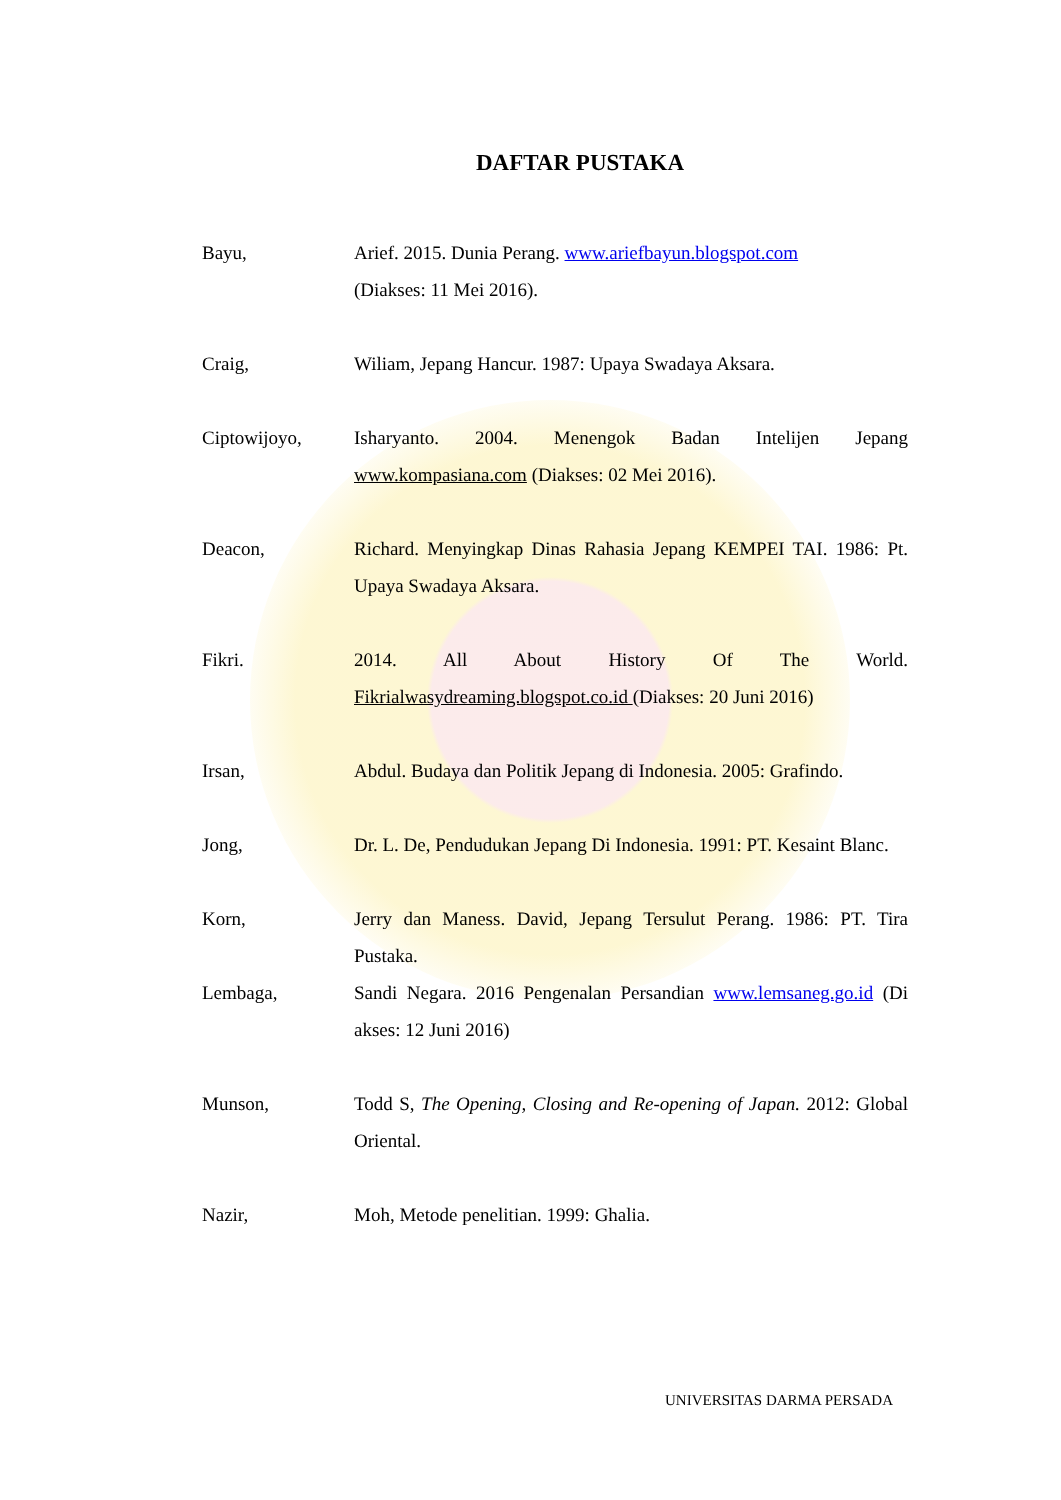DAFTAR PUSTAKA
Bayu, Arief. 2015. Dunia Perang. www.ariefbayun.blogspot.com
(Diakses: 11 Mei 2016).
Craig, Wiliam, Jepang Hancur. 1987: Upaya Swadaya Aksara.
Ciptowijoyo, Isharyanto. 2004. Menengok Badan Intelijen Jepang www.kompasiana.com (Diakses: 02 Mei 2016).
Deacon, Richard. Menyingkap Dinas Rahasia Jepang KEMPEI TAI. 1986: Pt. Upaya Swadaya Aksara.
Fikri. 2014. All About History Of The World. Fikrialwasydreaming.blogspot.co.id (Diakses: 20 Juni 2016)
Irsan, Abdul. Budaya dan Politik Jepang di Indonesia. 2005: Grafindo.
Jong, Dr. L. De, Pendudukan Jepang Di Indonesia. 1991: PT. Kesaint Blanc.
Korn, Jerry dan Maness. David, Jepang Tersulut Perang. 1986: PT. Tira Pustaka.
Lembaga, Sandi Negara. 2016 Pengenalan Persandian www.lemsaneg.go.id (Di akses: 12 Juni 2016)
Munson, Todd S, The Opening, Closing and Re-opening of Japan. 2012: Global Oriental.
Nazir, Moh, Metode penelitian. 1999: Ghalia.
UNIVERSITAS DARMA PERSADA